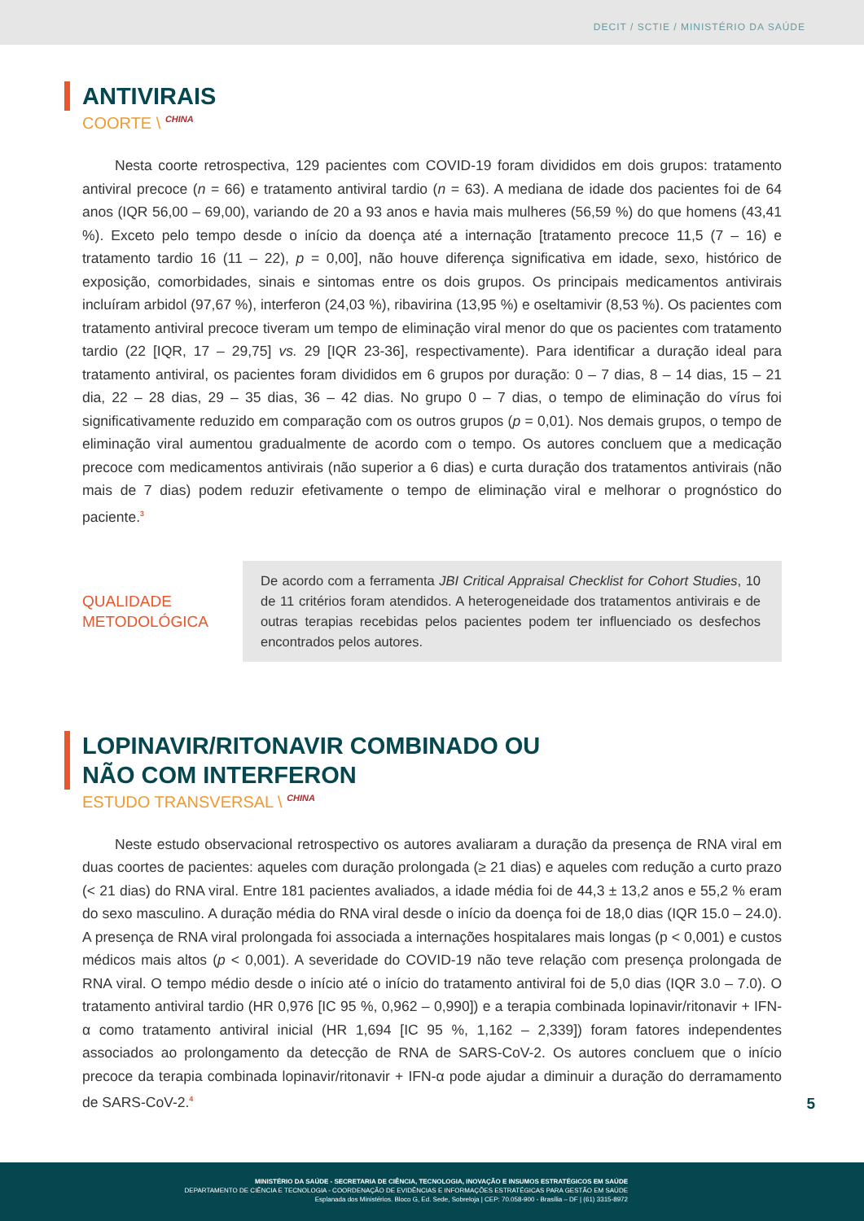DECIT / SCTIE / MINISTÉRIO DA SAÚDE
ANTIVIRAIS
COORTE \ <sup>CHINA</sup>
Nesta coorte retrospectiva, 129 pacientes com COVID-19 foram divididos em dois grupos: tratamento antiviral precoce (n = 66) e tratamento antiviral tardio (n = 63). A mediana de idade dos pacientes foi de 64 anos (IQR 56,00 – 69,00), variando de 20 a 93 anos e havia mais mulheres (56,59 %) do que homens (43,41 %). Exceto pelo tempo desde o início da doença até a internação [tratamento precoce 11,5 (7 – 16) e tratamento tardio 16 (11 – 22), p = 0,00], não houve diferença significativa em idade, sexo, histórico de exposição, comorbidades, sinais e sintomas entre os dois grupos. Os principais medicamentos antivirais incluíram arbidol (97,67 %), interferon (24,03 %), ribavirina (13,95 %) e oseltamivir (8,53 %). Os pacientes com tratamento antiviral precoce tiveram um tempo de eliminação viral menor do que os pacientes com tratamento tardio (22 [IQR, 17 – 29,75] vs. 29 [IQR 23-36], respectivamente). Para identificar a duração ideal para tratamento antiviral, os pacientes foram divididos em 6 grupos por duração: 0 – 7 dias, 8 – 14 dias, 15 – 21 dia, 22 – 28 dias, 29 – 35 dias, 36 – 42 dias. No grupo 0 – 7 dias, o tempo de eliminação do vírus foi significativamente reduzido em comparação com os outros grupos (p = 0,01). Nos demais grupos, o tempo de eliminação viral aumentou gradualmente de acordo com o tempo. Os autores concluem que a medicação precoce com medicamentos antivirais (não superior a 6 dias) e curta duração dos tratamentos antivirais (não mais de 7 dias) podem reduzir efetivamente o tempo de eliminação viral e melhorar o prognóstico do paciente.<sup>3</sup>
QUALIDADE
METODOLÓGICA
De acordo com a ferramenta JBI Critical Appraisal Checklist for Cohort Studies, 10 de 11 critérios foram atendidos. A heterogeneidade dos tratamentos antivirais e de outras terapias recebidas pelos pacientes podem ter influenciado os desfechos encontrados pelos autores.
LOPINAVIR/RITONAVIR COMBINADO OU
NÃO COM INTERFERON
ESTUDO TRANSVERSAL \ <sup>CHINA</sup>
Neste estudo observacional retrospectivo os autores avaliaram a duração da presença de RNA viral em duas coortes de pacientes: aqueles com duração prolongada (≥ 21 dias) e aqueles com redução a curto prazo (< 21 dias) do RNA viral. Entre 181 pacientes avaliados, a idade média foi de 44,3 ± 13,2 anos e 55,2 % eram do sexo masculino. A duração média do RNA viral desde o início da doença foi de 18,0 dias (IQR 15.0 – 24.0). A presença de RNA viral prolongada foi associada a internações hospitalares mais longas (p < 0,001) e custos médicos mais altos (p < 0,001). A severidade do COVID-19 não teve relação com presença prolongada de RNA viral. O tempo médio desde o início até o início do tratamento antiviral foi de 5,0 dias (IQR 3.0 – 7.0). O tratamento antiviral tardio (HR 0,976 [IC 95 %, 0,962 – 0,990]) e a terapia combinada lopinavir/ritonavir + IFN-α como tratamento antiviral inicial (HR 1,694 [IC 95 %, 1,162 – 2,339]) foram fatores independentes associados ao prolongamento da detecção de RNA de SARS-CoV-2. Os autores concluem que o início precoce da terapia combinada lopinavir/ritonavir + IFN-α pode ajudar a diminuir a duração do derramamento de SARS-CoV-2.<sup>4</sup>
5
MINISTÉRIO DA SAÚDE - SECRETARIA DE CIÊNCIA, TECNOLOGIA, INOVAÇÃO E INSUMOS ESTRATÉGICOS EM SAÚDE
DEPARTAMENTO DE CIÊNCIA E TECNOLOGIA - COORDENAÇÃO DE EVIDÊNCIAS E INFORMAÇÕES ESTRATÉGICAS PARA GESTÃO EM SAÚDE
Esplanada dos Ministérios. Bloco G, Ed. Sede, Sobreloja | CEP: 70.058-900 - Brasília – DF | (61) 3315-8972